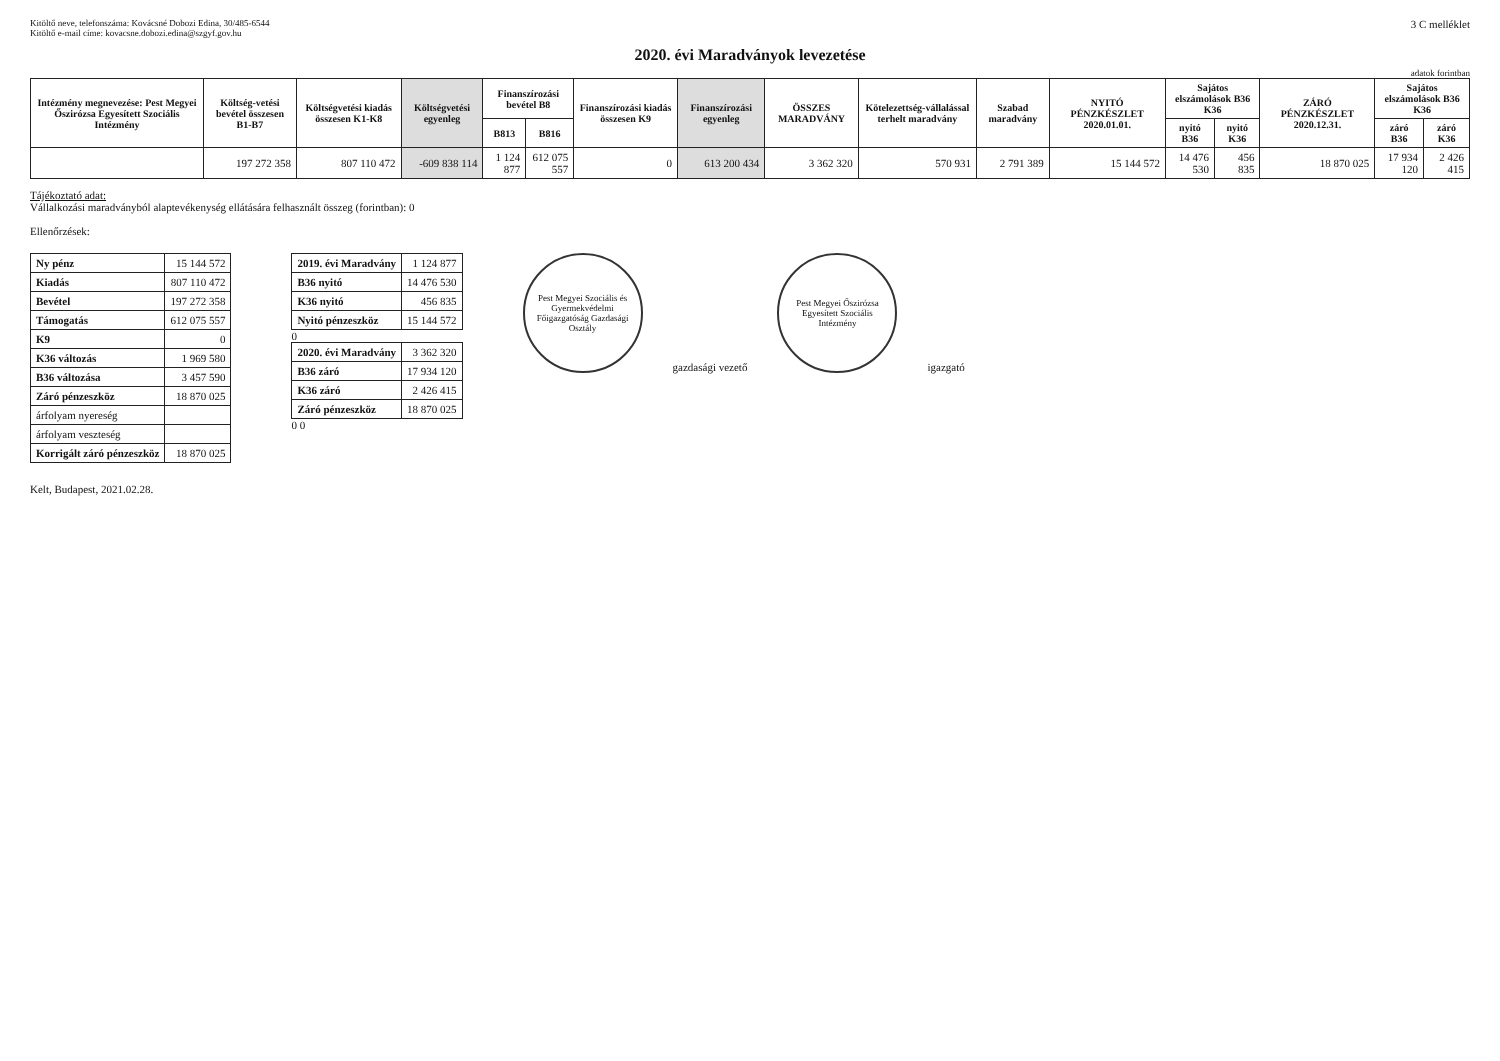Kitöltő neve, telefonszáma: Kovácsné Dobozi Edina, 30/485-6544
Kitöltő e-mail címe: kovacsne.dobozi.edina@szgyf.gov.hu
3 C melléklet
2020. évi Maradványok levezetése
adatok forintban
| Intézmény megnevezése: Pest Megyei Őszirózsa Egyesített Szociális Intézmény | Költség-vetési bevétel összesen B1-B7 | Költségvetési kiadás összesen K1-K8 | Költségvetési egyenleg | Finanszírozási bevétel B8 | | Finanszírozási kiadás összesen K9 | Finanszírozási egyenleg | ÖSSZES MARADVÁNY | Kötelezettség-vállalással terhelt maradvány | Szabad maradvány | NYITÓ PÉNZKÉSZLET 2020.01.01. | Sajátos elszámolások B36 K36 | | ZÁRÓ PÉNZKÉSZLET 2020.12.31. | Sajátos elszámolások B36 K36 | |
| --- | --- | --- | --- | --- | --- | --- | --- | --- | --- | --- | --- | --- | --- | --- | --- | --- |
| | | | | B813 | B816 | | | | | | | nyitó B36 | nyitó K36 | | záró B36 | záró K36 |
| | 197 272 358 | 807 110 472 | -609 838 114 | 1 124 877 | 612 075 557 | 0 | 613 200 434 | 3 362 320 | 570 931 | 2 791 389 | 15 144 572 | 14 476 530 | 456 835 | 18 870 025 | 17 934 120 | 2 426 415 |
Tájékoztató adat:
Vállalkozási maradványból alaptevékenység ellátására felhasznált összeg (forintban): 0
Ellenőrzések:
| Ny pénz | 15 144 572 |
| Kiadás | 807 110 472 |
| Bevétel | 197 272 358 |
| Támogatás | 612 075 557 |
| K9 | 0 |
| K36 változás | 1 969 580 |
| B36 változása | 3 457 590 |
| Záró pénzeszköz | 18 870 025 |
| árfolyam nyereség | |
| árfolyam veszteség | |
| Korrigált záró pénzeszköz | 18 870 025 |
| 2019. évi Maradvány | 1 124 877 |
| B36 nyitó | 14 476 530 |
| K36 nyitó | 456 835 |
| Nyitó pénzeszköz | 15 144 572 |
0
| 2020. évi Maradvány | 3 362 320 |
| B36 záró | 17 934 120 |
| K36 záró | 2 426 415 |
| Záró pénzeszköz | 18 870 025 |
0 0
Pest Megyei Szociális és Gyermekvédelmi Főigazgatóság Gazdasági Osztály
gazdasági vezető
Pest Megyei Őszirózsa Egyesített Szociális Intézmény
igazgató
Kelt, Budapest, 2021.02.28.